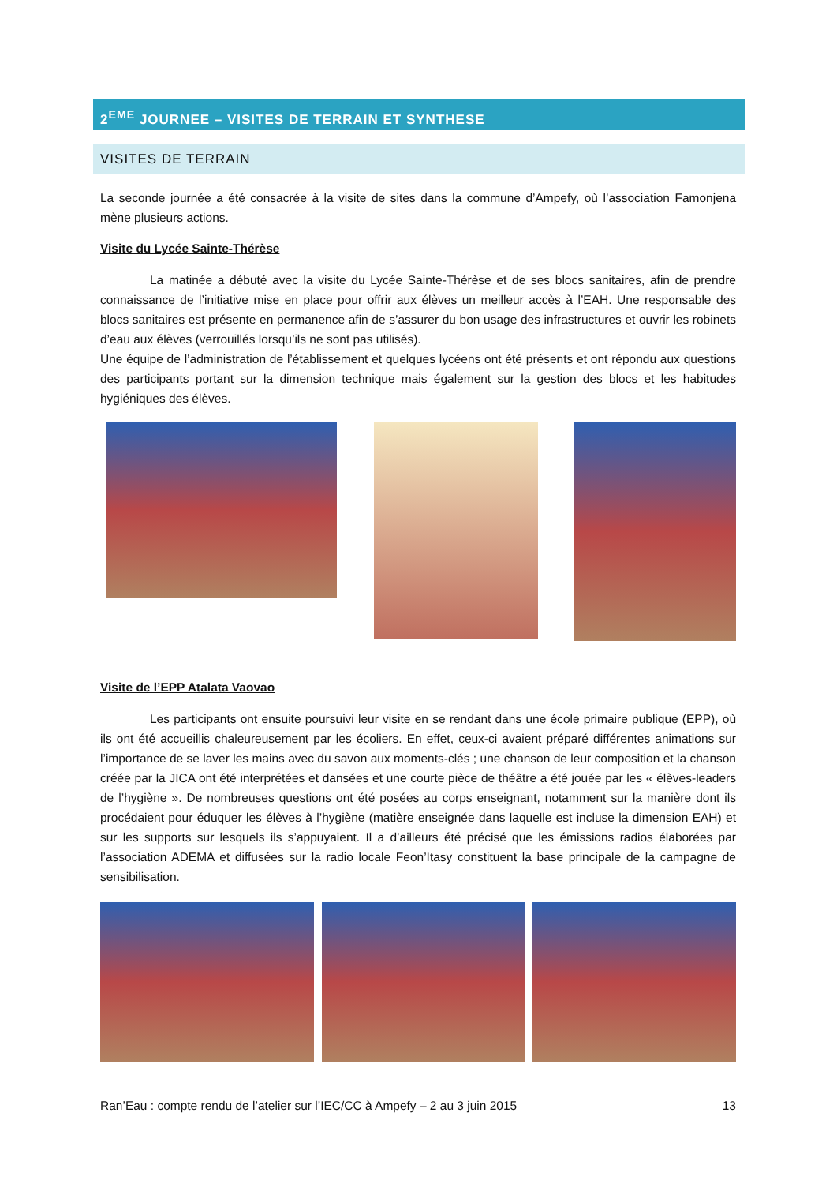2<sup>EME</sup> JOURNEE – VISITES DE TERRAIN ET SYNTHESE
VISITES DE TERRAIN
La seconde journée a été consacrée à la visite de sites dans la commune d’Ampefy, où l’association Famonjena mène plusieurs actions.
Visite du Lycée Sainte-Thérèse
La matinée a débuté avec la visite du Lycée Sainte-Thérèse et de ses blocs sanitaires, afin de prendre connaissance de l’initiative mise en place pour offrir aux élèves un meilleur accès à l’EAH. Une responsable des blocs sanitaires est présente en permanence afin de s’assurer du bon usage des infrastructures et ouvrir les robinets d’eau aux élèves (verrouillés lorsqu’ils ne sont pas utilisés).
Une équipe de l’administration de l’établissement et quelques lycéens ont été présents et ont répondu aux questions des participants portant sur la dimension technique mais également sur la gestion des blocs et les habitudes hygiéniques des élèves.
Visite de l’EPP Atalata Vaovao
Les participants ont ensuite poursuivi leur visite en se rendant dans une école primaire publique (EPP), où ils ont été accueillis chaleureusement par les écoliers. En effet, ceux-ci avaient préparé différentes animations sur l’importance de se laver les mains avec du savon aux moments-clés ; une chanson de leur composition et la chanson créée par la JICA ont été interprétées et dansées et une courte pièce de théâtre a été jouée par les « élèves-leaders de l’hygiène ». De nombreuses questions ont été posées au corps enseignant, notamment sur la manière dont ils procédaient pour éduquer les élèves à l’hygiène (matière enseignée dans laquelle est incluse la dimension EAH) et sur les supports sur lesquels ils s’appuyaient. Il a d’ailleurs été précisé que les émissions radios élaborées par l’association ADEMA et diffusées sur la radio locale Feon’Itasy constituent la base principale de la campagne de sensibilisation.
Ran’Eau : compte rendu de l’atelier sur l’IEC/CC à Ampefy – 2 au 3 juin 2015 13